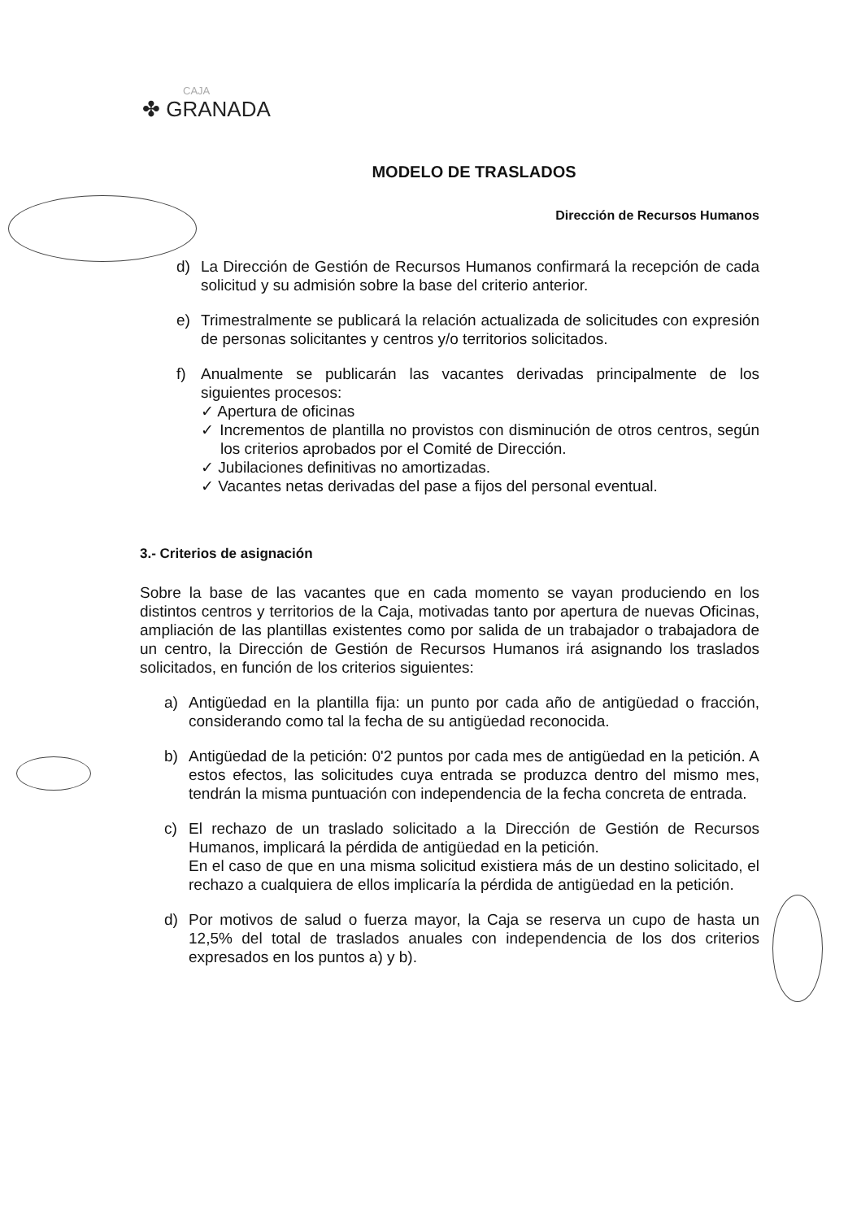CAJA
✤ GRANADA
MODELO DE TRASLADOS
Dirección de Recursos Humanos
d) La Dirección de Gestión de Recursos Humanos confirmará la recepción de cada solicitud y su admisión sobre la base del criterio anterior.
e) Trimestralmente se publicará la relación actualizada de solicitudes con expresión de personas solicitantes y centros y/o territorios solicitados.
f) Anualmente se publicarán las vacantes derivadas principalmente de los siguientes procesos:
✓ Apertura de oficinas
✓ Incrementos de plantilla no provistos con disminución de otros centros, según los criterios aprobados por el Comité de Dirección.
✓ Jubilaciones definitivas no amortizadas.
✓ Vacantes netas derivadas del pase a fijos del personal eventual.
3.- Criterios de asignación
Sobre la base de las vacantes que en cada momento se vayan produciendo en los distintos centros y territorios de la Caja, motivadas tanto por apertura de nuevas Oficinas, ampliación de las plantillas existentes como por salida de un trabajador o trabajadora de un centro, la Dirección de Gestión de Recursos Humanos irá asignando los traslados solicitados, en función de los criterios siguientes:
a) Antigüedad en la plantilla fija: un punto por cada año de antigüedad o fracción, considerando como tal la fecha de su antigüedad reconocida.
b) Antigüedad de la petición: 0'2 puntos por cada mes de antigüedad en la petición. A estos efectos, las solicitudes cuya entrada se produzca dentro del mismo mes, tendrán la misma puntuación con independencia de la fecha concreta de entrada.
c) El rechazo de un traslado solicitado a la Dirección de Gestión de Recursos Humanos, implicará la pérdida de antigüedad en la petición.
En el caso de que en una misma solicitud existiera más de un destino solicitado, el rechazo a cualquiera de ellos implicaría la pérdida de antigüedad en la petición.
d) Por motivos de salud o fuerza mayor, la Caja se reserva un cupo de hasta un 12,5% del total de traslados anuales con independencia de los dos criterios expresados en los puntos a) y b).